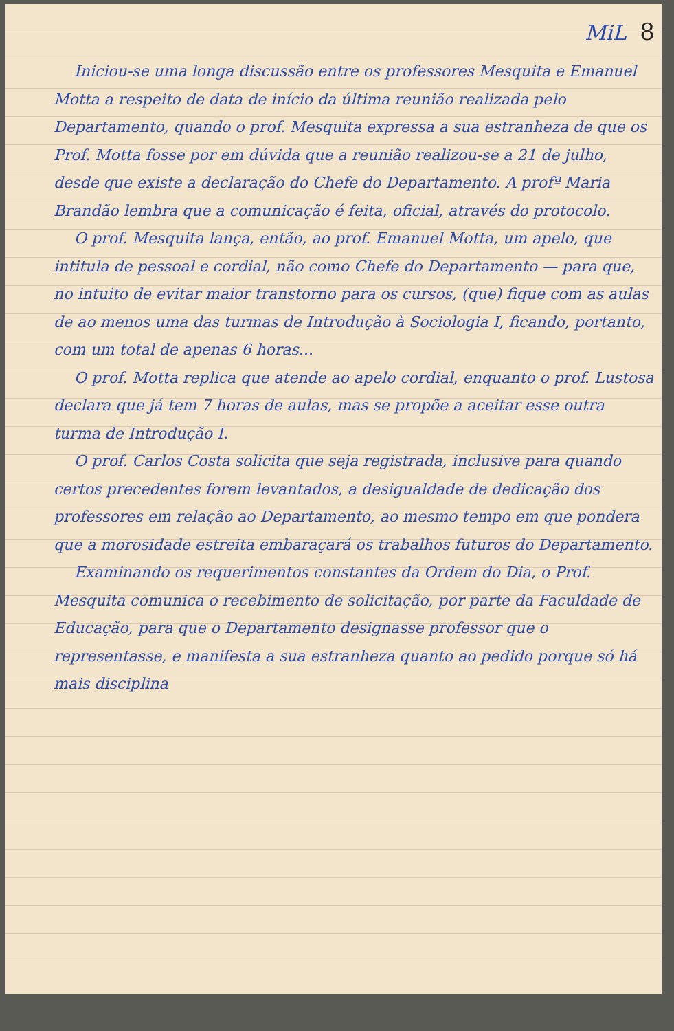MiL 8
Iniciou-se uma longa discussão entre os professores Mesquita e Emanuel Motta a respeito de data de início da última reunião realizada pelo Departamento, quando o prof. Mesquita expressa a sua estranheza de que os Prof. Motta fosse por em dúvida que a reunião realizou-se a 21 de julho, desde que existe a declaração do Chefe do Departamento. A profª Maria Brandão lembra que a comunicação é feita, oficial, através do protocolo.
O prof. Mesquita lança, então, ao prof. Emanuel Motta, um apelo, que intitula de pessoal e cordial, não como Chefe do Departamento — para que, no intuito de evitar maior transtorno para os cursos, (que) fique com as aulas de ao menos uma das turmas de Introdução à Sociologia I, ficando, portanto, com um total de apenas 6 horas...
O prof. Motta replica que atende ao apelo cordial, enquanto o prof. Lustosa declara que já tem 7 horas de aulas, mas se propõe a aceitar esse outra turma de Introdução I.
O prof. Carlos Costa solicita que seja registrada, inclusive para quando certos precedentes forem levantados, a desigualdade de dedicação dos professores em relação ao Departamento, ao mesmo tempo em que pondera que a morosidade estreita embaraçará os trabalhos futuros do Departamento.
Examinando os requerimentos constantes da Ordem do Dia, o Prof. Mesquita comunica o recebimento de solicitação, por parte da Faculdade de Educação, para que o Departamento designasse professor que o representasse, e manifesta a sua estranheza quanto ao pedido porque só há mais disciplina